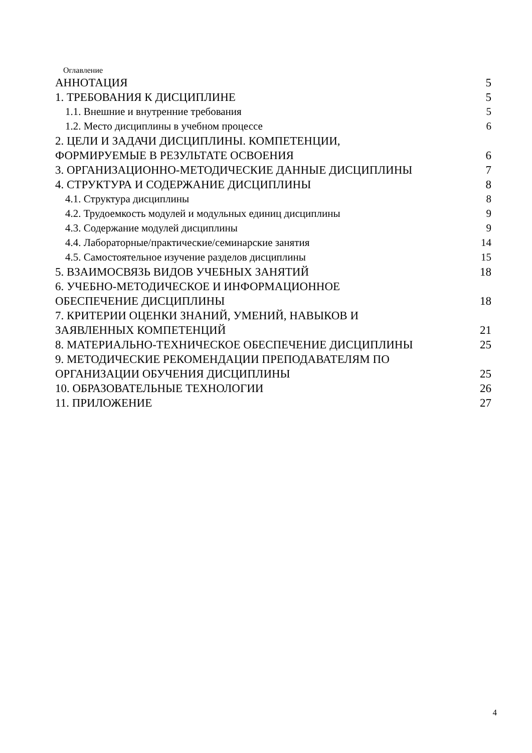Оглавление
АННОТАЦИЯ 5
1. ТРЕБОВАНИЯ К ДИСЦИПЛИНЕ 5
1.1. Внешние и внутренние требования 5
1.2. Место дисциплины в учебном процессе 6
2. ЦЕЛИ И ЗАДАЧИ ДИСЦИПЛИНЫ. КОМПЕТЕНЦИИ,
ФОРМИРУЕМЫЕ В РЕЗУЛЬТАТЕ ОСВОЕНИЯ 6
3. ОРГАНИЗАЦИОННО-МЕТОДИЧЕСКИЕ ДАННЫЕ ДИСЦИПЛИНЫ 7
4. СТРУКТУРА И СОДЕРЖАНИЕ ДИСЦИПЛИНЫ 8
4.1. Структура дисциплины 8
4.2. Трудоемкость модулей и модульных единиц дисциплины 9
4.3. Содержание модулей дисциплины 9
4.4. Лабораторные/практические/семинарские занятия 14
4.5. Самостоятельное изучение разделов дисциплины 15
5. ВЗАИМОСВЯЗЬ ВИДОВ УЧЕБНЫХ ЗАНЯТИЙ 18
6. УЧЕБНО-МЕТОДИЧЕСКОЕ И ИНФОРМАЦИОННОЕ
ОБЕСПЕЧЕНИЕ ДИСЦИПЛИНЫ 18
7. КРИТЕРИИ ОЦЕНКИ ЗНАНИЙ, УМЕНИЙ, НАВЫКОВ И
ЗАЯВЛЕННЫХ КОМПЕТЕНЦИЙ 21
8. МАТЕРИАЛЬНО-ТЕХНИЧЕСКОЕ ОБЕСПЕЧЕНИЕ ДИСЦИПЛИНЫ 25
9. МЕТОДИЧЕСКИЕ РЕКОМЕНДАЦИИ ПРЕПОДАВАТЕЛЯМ ПО
ОРГАНИЗАЦИИ ОБУЧЕНИЯ ДИСЦИПЛИНЫ 25
10. ОБРАЗОВАТЕЛЬНЫЕ ТЕХНОЛОГИИ 26
11. ПРИЛОЖЕНИЕ 27
4